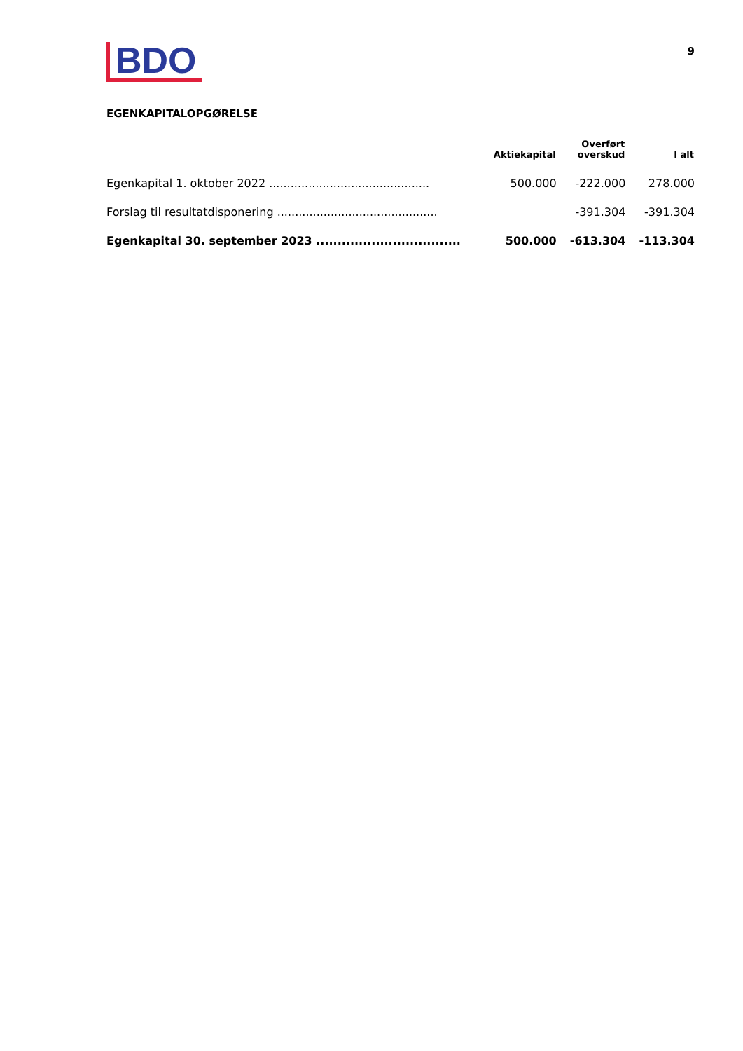BDO
9
EGENKAPITALOPGØRELSE
| | Aktiekapital | Overført overskud | I alt |
| --- | --- | --- | --- |
| Egenkapital 1. oktober 2022 ............................................. | 500.000 | -222.000 | 278.000 |
| Forslag til resultatdisponering ............................................. | | -391.304 | -391.304 |
| Egenkapital 30. september 2023 .................................. | 500.000 | -613.304 | -113.304 |